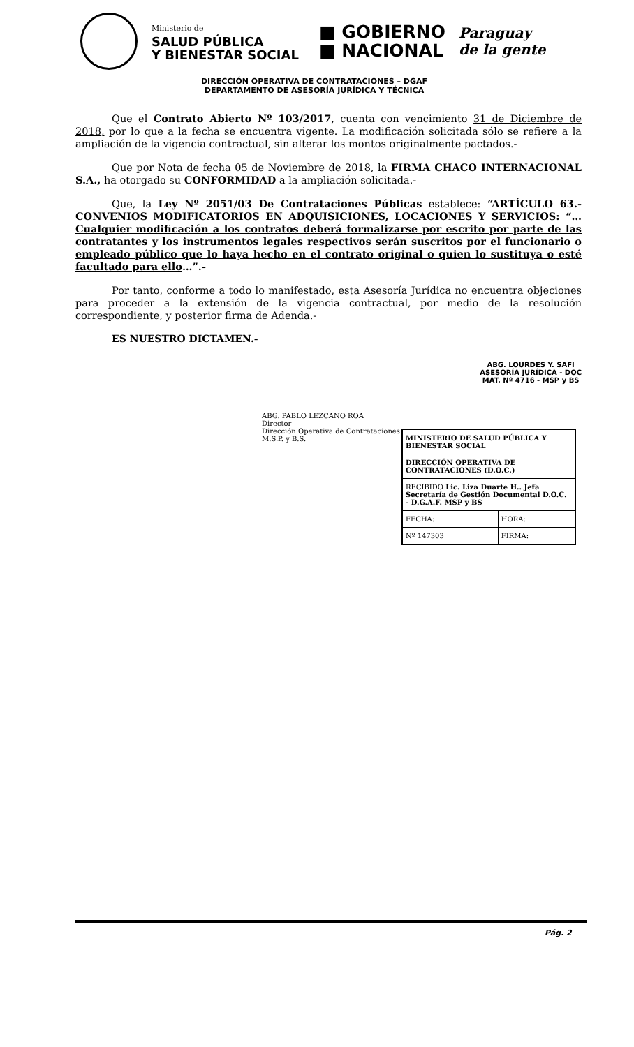Ministerio de
SALUD PÚBLICA
Y BIENESTAR SOCIAL
■ GOBIERNO
■ NACIONAL
Paraguay
de la gente
DIRECCIÓN OPERATIVA DE CONTRATACIONES – DGAF
DEPARTAMENTO DE ASESORÍA JURÍDICA Y TÉCNICA
Que el Contrato Abierto Nº 103/2017, cuenta con vencimiento 31 de Diciembre de 2018, por lo que a la fecha se encuentra vigente. La modificación solicitada sólo se refiere a la ampliación de la vigencia contractual, sin alterar los montos originalmente pactados.-
Que por Nota de fecha 05 de Noviembre de 2018, la FIRMA CHACO INTERNACIONAL S.A., ha otorgado su CONFORMIDAD a la ampliación solicitada.-
Que, la Ley Nº 2051/03 De Contrataciones Públicas establece: “ARTÍCULO 63.- CONVENIOS MODIFICATORIOS EN ADQUISICIONES, LOCACIONES Y SERVICIOS: “… Cualquier modificación a los contratos deberá formalizarse por escrito por parte de las contratantes y los instrumentos legales respectivos serán suscritos por el funcionario o empleado público que lo haya hecho en el contrato original o quien lo sustituya o esté facultado para ello…”.-
Por tanto, conforme a todo lo manifestado, esta Asesoría Jurídica no encuentra objeciones para proceder a la extensión de la vigencia contractual, por medio de la resolución correspondiente, y posterior firma de Adenda.-
ES NUESTRO DICTAMEN.-
ABG. LOURDES Y. SAFI
ASESORÍA JURÍDICA - DOC
MAT. Nº 4716 - MSP y BS
ABG. PABLO LEZCANO ROA
Director
Dirección Operativa de Contrataciones
M.S.P. y B.S.
| MINISTERIO DE SALUD PÚBLICA Y BIENESTAR SOCIAL | |
| DIRECCIÓN OPERATIVA DE CONTRATACIONES (D.O.C.) | |
| RECIBIDO Lic. Liza Duarte H.. Jefa Secretaría de Gestión Documental D.O.C. - D.G.A.F. MSP y BS | |
| FECHA: | HORA: |
| Nº 147303 | FIRMA: |
Pág. 2